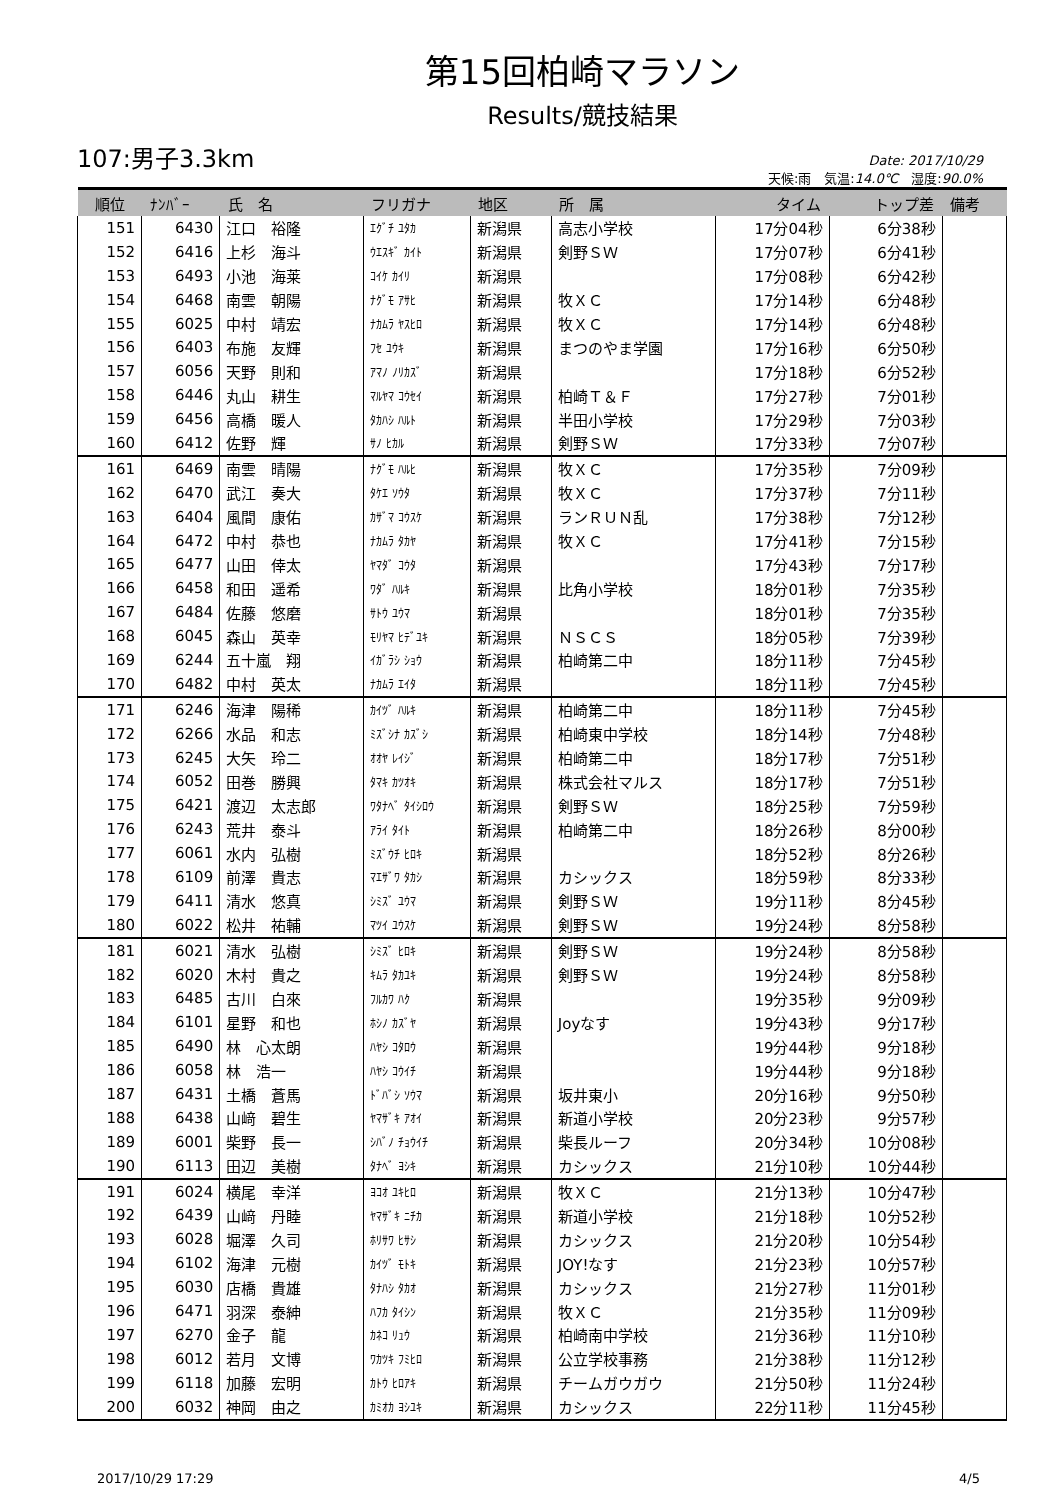第15回柏崎マラソン
Results/競技結果
107:男子3.3km
Date: 2017/10/29
天候:雨　気温:14.0℃　湿度:90.0%
| 順位 | ﾅﾝﾊﾞｰ | 氏 名 | フリガナ | 地区 | 所 属 | タイム | トップ差 | 備考 |
| --- | --- | --- | --- | --- | --- | --- | --- | --- |
| 151 | 6430 | 江口 裕隆 | ｴｸﾞﾁ ﾕﾀｶ | 新潟県 | 高志小学校 | 17分04秒 | 6分38秒 | |
| 152 | 6416 | 上杉 海斗 | ｳｴｽｷﾞ ｶｲﾄ | 新潟県 | 剣野ＳＷ | 17分07秒 | 6分41秒 | |
| 153 | 6493 | 小池 海莱 | ｺｲｹ ｶｲﾘ | 新潟県 | | 17分08秒 | 6分42秒 | |
| 154 | 6468 | 南雲 朝陽 | ﾅｸﾞﾓ ｱｻﾋ | 新潟県 | 牧ＸＣ | 17分14秒 | 6分48秒 | |
| 155 | 6025 | 中村 靖宏 | ﾅｶﾑﾗ ﾔｽﾋﾛ | 新潟県 | 牧ＸＣ | 17分14秒 | 6分48秒 | |
| 156 | 6403 | 布施 友輝 | ﾌｾ ﾕｳｷ | 新潟県 | まつのやま学園 | 17分16秒 | 6分50秒 | |
| 157 | 6056 | 天野 則和 | ｱﾏﾉ ﾉﾘｶｽﾞ | 新潟県 | | 17分18秒 | 6分52秒 | |
| 158 | 6446 | 丸山 耕生 | ﾏﾙﾔﾏ ｺｳｾｲ | 新潟県 | 柏崎Ｔ＆Ｆ | 17分27秒 | 7分01秒 | |
| 159 | 6456 | 高橋 暖人 | ﾀｶﾊｼ ﾊﾙﾄ | 新潟県 | 半田小学校 | 17分29秒 | 7分03秒 | |
| 160 | 6412 | 佐野 輝 | ｻﾉ ﾋｶﾙ | 新潟県 | 剣野ＳＷ | 17分33秒 | 7分07秒 | |
| 161 | 6469 | 南雲 晴陽 | ﾅｸﾞﾓ ﾊﾙﾋ | 新潟県 | 牧ＸＣ | 17分35秒 | 7分09秒 | |
| 162 | 6470 | 武江 奏大 | ﾀｹｴ ｿｳﾀ | 新潟県 | 牧ＸＣ | 17分37秒 | 7分11秒 | |
| 163 | 6404 | 風間 康佑 | ｶｻﾞﾏ ｺｳｽｹ | 新潟県 | ランＲＵＮ乱 | 17分38秒 | 7分12秒 | |
| 164 | 6472 | 中村 恭也 | ﾅｶﾑﾗ ﾀｶﾔ | 新潟県 | 牧ＸＣ | 17分41秒 | 7分15秒 | |
| 165 | 6477 | 山田 倖太 | ﾔﾏﾀﾞ ｺｳﾀ | 新潟県 | | 17分43秒 | 7分17秒 | |
| 166 | 6458 | 和田 遥希 | ﾜﾀﾞ ﾊﾙｷ | 新潟県 | 比角小学校 | 18分01秒 | 7分35秒 | |
| 167 | 6484 | 佐藤 悠磨 | ｻﾄｳ ﾕｳﾏ | 新潟県 | | 18分01秒 | 7分35秒 | |
| 168 | 6045 | 森山 英幸 | ﾓﾘﾔﾏ ﾋﾃﾞﾕｷ | 新潟県 | ＮＳＣＳ | 18分05秒 | 7分39秒 | |
| 169 | 6244 | 五十嵐 翔 | ｲｶﾞﾗｼ ｼｮｳ | 新潟県 | 柏崎第二中 | 18分11秒 | 7分45秒 | |
| 170 | 6482 | 中村 英太 | ﾅｶﾑﾗ ｴｲﾀ | 新潟県 | | 18分11秒 | 7分45秒 | |
| 171 | 6246 | 海津 陽稀 | ｶｲﾂﾞ ﾊﾙｷ | 新潟県 | 柏崎第二中 | 18分11秒 | 7分45秒 | |
| 172 | 6266 | 水品 和志 | ﾐｽﾞｼﾅ ｶｽﾞｼ | 新潟県 | 柏崎東中学校 | 18分14秒 | 7分48秒 | |
| 173 | 6245 | 大矢 玲二 | ｵｵﾔ ﾚｲｼﾞ | 新潟県 | 柏崎第二中 | 18分17秒 | 7分51秒 | |
| 174 | 6052 | 田巻 勝興 | ﾀﾏｷ ｶﾂｵｷ | 新潟県 | 株式会社マルス | 18分17秒 | 7分51秒 | |
| 175 | 6421 | 渡辺 太志郎 | ﾜﾀﾅﾍﾞ ﾀｲｼﾛｳ | 新潟県 | 剣野ＳＷ | 18分25秒 | 7分59秒 | |
| 176 | 6243 | 荒井 泰斗 | ｱﾗｲ ﾀｲﾄ | 新潟県 | 柏崎第二中 | 18分26秒 | 8分00秒 | |
| 177 | 6061 | 水内 弘樹 | ﾐｽﾞｳﾁ ﾋﾛｷ | 新潟県 | | 18分52秒 | 8分26秒 | |
| 178 | 6109 | 前澤 貴志 | ﾏｴｻﾞﾜ ﾀｶｼ | 新潟県 | カシックス | 18分59秒 | 8分33秒 | |
| 179 | 6411 | 清水 悠真 | ｼﾐｽﾞ ﾕｳﾏ | 新潟県 | 剣野ＳＷ | 19分11秒 | 8分45秒 | |
| 180 | 6022 | 松井 祐輔 | ﾏﾂｲ ﾕｳｽｹ | 新潟県 | 剣野ＳＷ | 19分24秒 | 8分58秒 | |
| 181 | 6021 | 清水 弘樹 | ｼﾐｽﾞ ﾋﾛｷ | 新潟県 | 剣野ＳＷ | 19分24秒 | 8分58秒 | |
| 182 | 6020 | 木村 貴之 | ｷﾑﾗ ﾀｶﾕｷ | 新潟県 | 剣野ＳＷ | 19分24秒 | 8分58秒 | |
| 183 | 6485 | 古川 白來 | ﾌﾙｶﾜ ﾊｸ | 新潟県 | | 19分35秒 | 9分09秒 | |
| 184 | 6101 | 星野 和也 | ﾎｼﾉ ｶｽﾞﾔ | 新潟県 | Joyなす | 19分43秒 | 9分17秒 | |
| 185 | 6490 | 林 心太朗 | ﾊﾔｼ ｺﾀﾛｳ | 新潟県 | | 19分44秒 | 9分18秒 | |
| 186 | 6058 | 林 浩一 | ﾊﾔｼ ｺｳｲﾁ | 新潟県 | | 19分44秒 | 9分18秒 | |
| 187 | 6431 | 土橋 蒼馬 | ﾄﾞﾊﾞｼ ｿｳﾏ | 新潟県 | 坂井東小 | 20分16秒 | 9分50秒 | |
| 188 | 6438 | 山﨑 碧生 | ﾔﾏｻﾞｷ ｱｵｲ | 新潟県 | 新道小学校 | 20分23秒 | 9分57秒 | |
| 189 | 6001 | 柴野 長一 | ｼﾊﾞﾉ ﾁｮｳｲﾁ | 新潟県 | 柴長ルーフ | 20分34秒 | 10分08秒 | |
| 190 | 6113 | 田辺 美樹 | ﾀﾅﾍﾞ ﾖｼｷ | 新潟県 | カシックス | 21分10秒 | 10分44秒 | |
| 191 | 6024 | 横尾 幸洋 | ﾖｺｵ ﾕｷﾋﾛ | 新潟県 | 牧ＸＣ | 21分13秒 | 10分47秒 | |
| 192 | 6439 | 山﨑 丹睦 | ﾔﾏｻﾞｷ ﾆﾁｶ | 新潟県 | 新道小学校 | 21分18秒 | 10分52秒 | |
| 193 | 6028 | 堀澤 久司 | ﾎﾘｻﾜ ﾋｻｼ | 新潟県 | カシックス | 21分20秒 | 10分54秒 | |
| 194 | 6102 | 海津 元樹 | ｶｲﾂﾞ ﾓﾄｷ | 新潟県 | JOY!なす | 21分23秒 | 10分57秒 | |
| 195 | 6030 | 店橋 貴雄 | ﾀﾅﾊｼ ﾀｶｵ | 新潟県 | カシックス | 21分27秒 | 11分01秒 | |
| 196 | 6471 | 羽深 泰紳 | ﾊﾌｶ ﾀｲｼﾝ | 新潟県 | 牧ＸＣ | 21分35秒 | 11分09秒 | |
| 197 | 6270 | 金子 龍 | ｶﾈｺ ﾘｭｳ | 新潟県 | 柏崎南中学校 | 21分36秒 | 11分10秒 | |
| 198 | 6012 | 若月 文博 | ﾜｶﾂｷ ﾌﾐﾋﾛ | 新潟県 | 公立学校事務 | 21分38秒 | 11分12秒 | |
| 199 | 6118 | 加藤 宏明 | ｶﾄｳ ﾋﾛｱｷ | 新潟県 | チームガウガウ | 21分50秒 | 11分24秒 | |
| 200 | 6032 | 神岡 由之 | ｶﾐｵｶ ﾖｼﾕｷ | 新潟県 | カシックス | 22分11秒 | 11分45秒 | |
2017/10/29 17:29 4/5